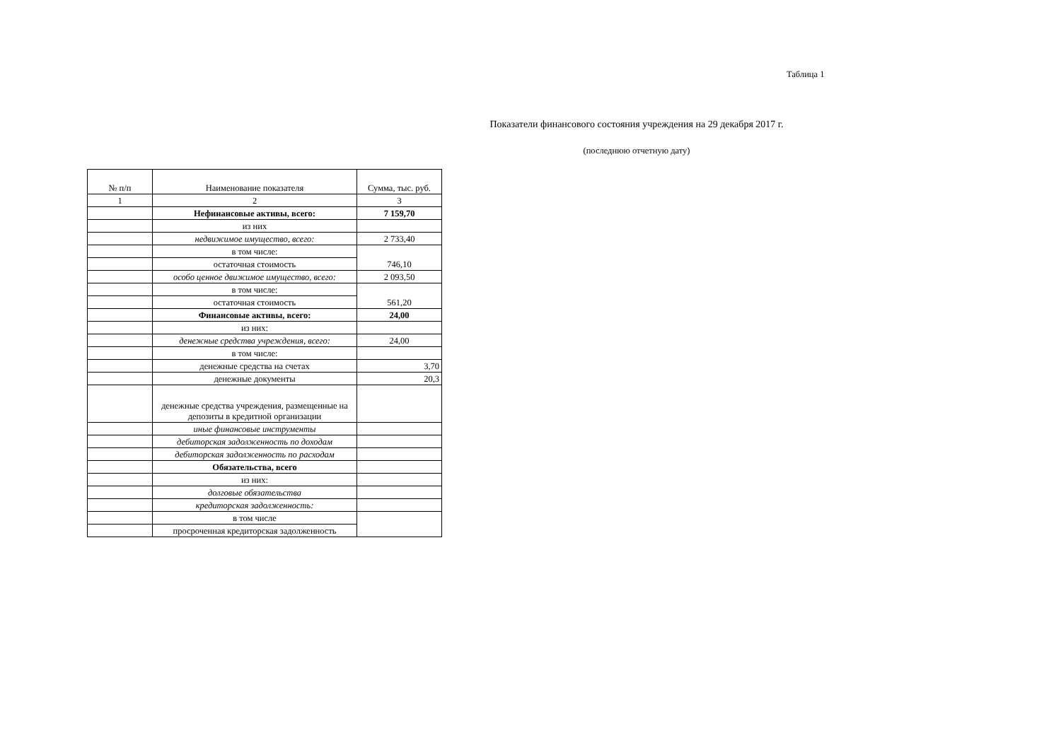Таблица 1
Показатели финансового состояния учреждения на 29 декабря 2017 г.
(последнюю отчетную дату)
| № п/п | Наименование показателя | Сумма, тыс. руб. |
| --- | --- | --- |
| 1 | 2 | 3 |
| | Нефинансовые активы, всего: | 7 159,70 |
| | из них | |
| | недвижимое имущество, всего: | 2 733,40 |
| | в том числе: | 746,10 |
| | остаточная стоимость | |
| | особо ценное движимое имущество, всего: | 2 093,50 |
| | в том числе: | 561,20 |
| | остаточная стоимость | |
| | Финансовые активы, всего: | 24,00 |
| | из них: | |
| | денежные средства учреждения, всего: | 24,00 |
| | в том числе: | |
| | денежные средства на счетах | 3,70 |
| | денежные документы | 20,3 |
| | денежные средства учреждения, размещенные на депозиты в кредитной организации | |
| | иные финансовые инструменты | |
| | дебиторская задолженность по доходам | |
| | дебиторская задолженность по расходам | |
| | Обязательства, всего | |
| | из них: | |
| | долговые обязательства | |
| | кредиторская задолженность: | |
| | в том числе | |
| | просроченная кредиторская задолженность | |